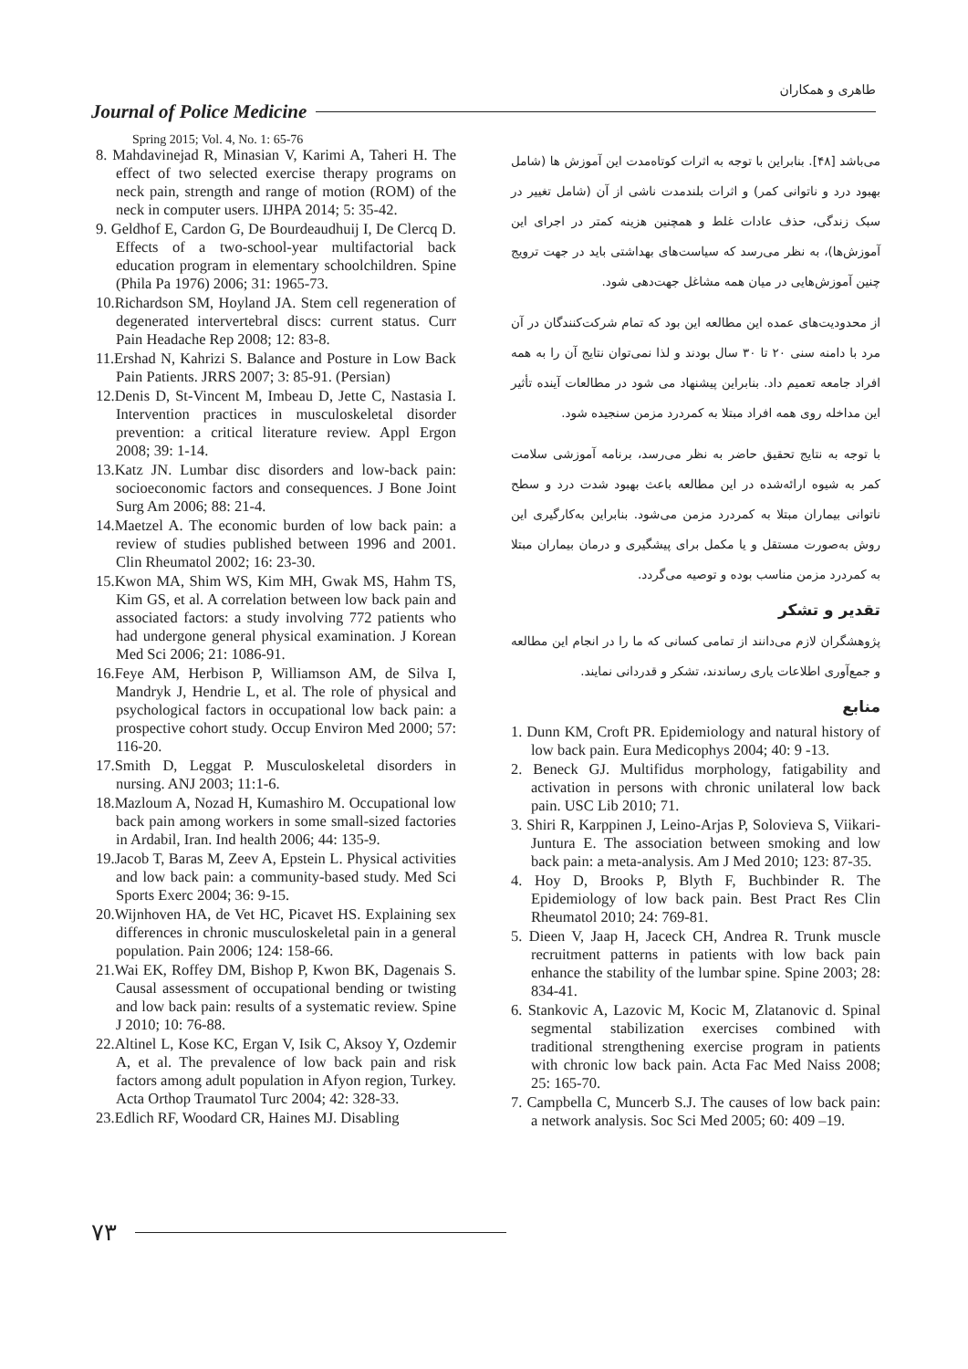طاهری و همکاران
Journal of Police Medicine
Spring 2015; Vol. 4, No. 1: 65-76
8. Mahdavinejad R, Minasian V, Karimi A, Taheri H. The effect of two selected exercise therapy programs on neck pain, strength and range of motion (ROM) of the neck in computer users. IJHPA 2014; 5: 35-42.
9. Geldhof E, Cardon G, De Bourdeaudhuij I, De Clercq D. Effects of a two-school-year multifactorial back education program in elementary schoolchildren. Spine (Phila Pa 1976) 2006; 31: 1965-73.
10.Richardson SM, Hoyland JA. Stem cell regeneration of degenerated intervertebral discs: current status. Curr Pain Headache Rep 2008; 12: 83-8.
11.Ershad N, Kahrizi S. Balance and Posture in Low Back Pain Patients. JRRS 2007; 3: 85-91. (Persian)
12.Denis D, St-Vincent M, Imbeau D, Jette C, Nastasia I. Intervention practices in musculoskeletal disorder prevention: a critical literature review. Appl Ergon 2008; 39: 1-14.
13.Katz JN. Lumbar disc disorders and low-back pain: socioeconomic factors and consequences. J Bone Joint Surg Am 2006; 88: 21-4.
14.Maetzel A. The economic burden of low back pain: a review of studies published between 1996 and 2001. Clin Rheumatol 2002; 16: 23-30.
15.Kwon MA, Shim WS, Kim MH, Gwak MS, Hahm TS, Kim GS, et al. A correlation between low back pain and associated factors: a study involving 772 patients who had undergone general physical examination. J Korean Med Sci 2006; 21: 1086-91.
16.Feye AM, Herbison P, Williamson AM, de Silva I, Mandryk J, Hendrie L, et al. The role of physical and psychological factors in occupational low back pain: a prospective cohort study. Occup Environ Med 2000; 57: 116-20.
17.Smith D, Leggat P. Musculoskeletal disorders in nursing. ANJ 2003; 11:1-6.
18.Mazloum A, Nozad H, Kumashiro M. Occupational low back pain among workers in some small-sized factories in Ardabil, Iran. Ind health 2006; 44: 135-9.
19.Jacob T, Baras M, Zeev A, Epstein L. Physical activities and low back pain: a community-based study. Med Sci Sports Exerc 2004; 36: 9-15.
20.Wijnhoven HA, de Vet HC, Picavet HS. Explaining sex differences in chronic musculoskeletal pain in a general population. Pain 2006; 124: 158-66.
21.Wai EK, Roffey DM, Bishop P, Kwon BK, Dagenais S. Causal assessment of occupational bending or twisting and low back pain: results of a systematic review. Spine J 2010; 10: 76-88.
22.Altinel L, Kose KC, Ergan V, Isik C, Aksoy Y, Ozdemir A, et al. The prevalence of low back pain and risk factors among adult population in Afyon region, Turkey. Acta Orthop Traumatol Turc 2004; 42: 328-33.
23.Edlich RF, Woodard CR, Haines MJ. Disabling
می‌باشد [۴۸]. بنابراین با توجه به اثرات کوتاه‌مدت این آموزش ها (شامل بهبود درد و ناتوانی کمر) و اثرات بلندمدت ناشی از آن (شامل تغییر در سبک زندگی، حذف عادات غلط و همچنین هزینه کمتر در اجرای این آموزش‌ها)، به نظر می‌رسد که سیاست‌های بهداشتی باید در جهت ترویج چنین آموزش‌هایی در میان همه مشاغل جهت‌دهی شود.
از محدودیت‌های عمده این مطالعه این بود که تمام شرکت‌کنندگان در آن مرد با دامنه سنی ۲۰ تا ۳۰ سال بودند و لذا نمی‌توان نتایج آن را به همه افراد جامعه تعمیم داد. بنابراین پیشنهاد می شود در مطالعات آینده تأثیر این مداخله روی همه افراد مبتلا به کمردرد مزمن سنجیده شود.
با توجه به نتایج تحقیق حاضر به نظر می‌رسد، برنامه آموزشی سلامت کمر به شیوه ارائه‌شده در این مطالعه باعث بهبود شدت درد و سطح ناتوانی بیماران مبتلا به کمردرد مزمن می‌شود. بنابراین به‌کارگیری این روش به‌صورت مستقل و یا مکمل برای پیشگیری و درمان بیماران مبتلا به کمردرد مزمن مناسب بوده و توصیه می‌گردد.
تقدیر و تشکر
پژوهشگران لازم می‌دانند از تمامی کسانی که ما را در انجام این مطالعه و جمع‌آوری اطلاعات یاری رساندند، تشکر و قدردانی نمایند.
منابع
1. Dunn KM, Croft PR. Epidemiology and natural history of low back pain. Eura Medicophys 2004; 40: 9 -13.
2. Beneck GJ. Multifidus morphology, fatigability and activation in persons with chronic unilateral low back pain. USC Lib 2010; 71.
3. Shiri R, Karppinen J, Leino-Arjas P, Solovieva S, Viikari-Juntura E. The association between smoking and low back pain: a meta-analysis. Am J Med 2010; 123: 87-35.
4. Hoy D, Brooks P, Blyth F, Buchbinder R. The Epidemiology of low back pain. Best Pract Res Clin Rheumatol 2010; 24: 769-81.
5. Dieen V, Jaap H, Jaceck CH, Andrea R. Trunk muscle recruitment patterns in patients with low back pain enhance the stability of the lumbar spine. Spine 2003; 28: 834-41.
6. Stankovic A, Lazovic M, Kocic M, Zlatanovic d. Spinal segmental stabilization exercises combined with traditional strengthening exercise program in patients with chronic low back pain. Acta Fac Med Naiss 2008; 25: 165-70.
7. Campbella C, Muncerb S.J. The causes of low back pain: a network analysis. Soc Sci Med 2005; 60: 409 –19.
۷۳